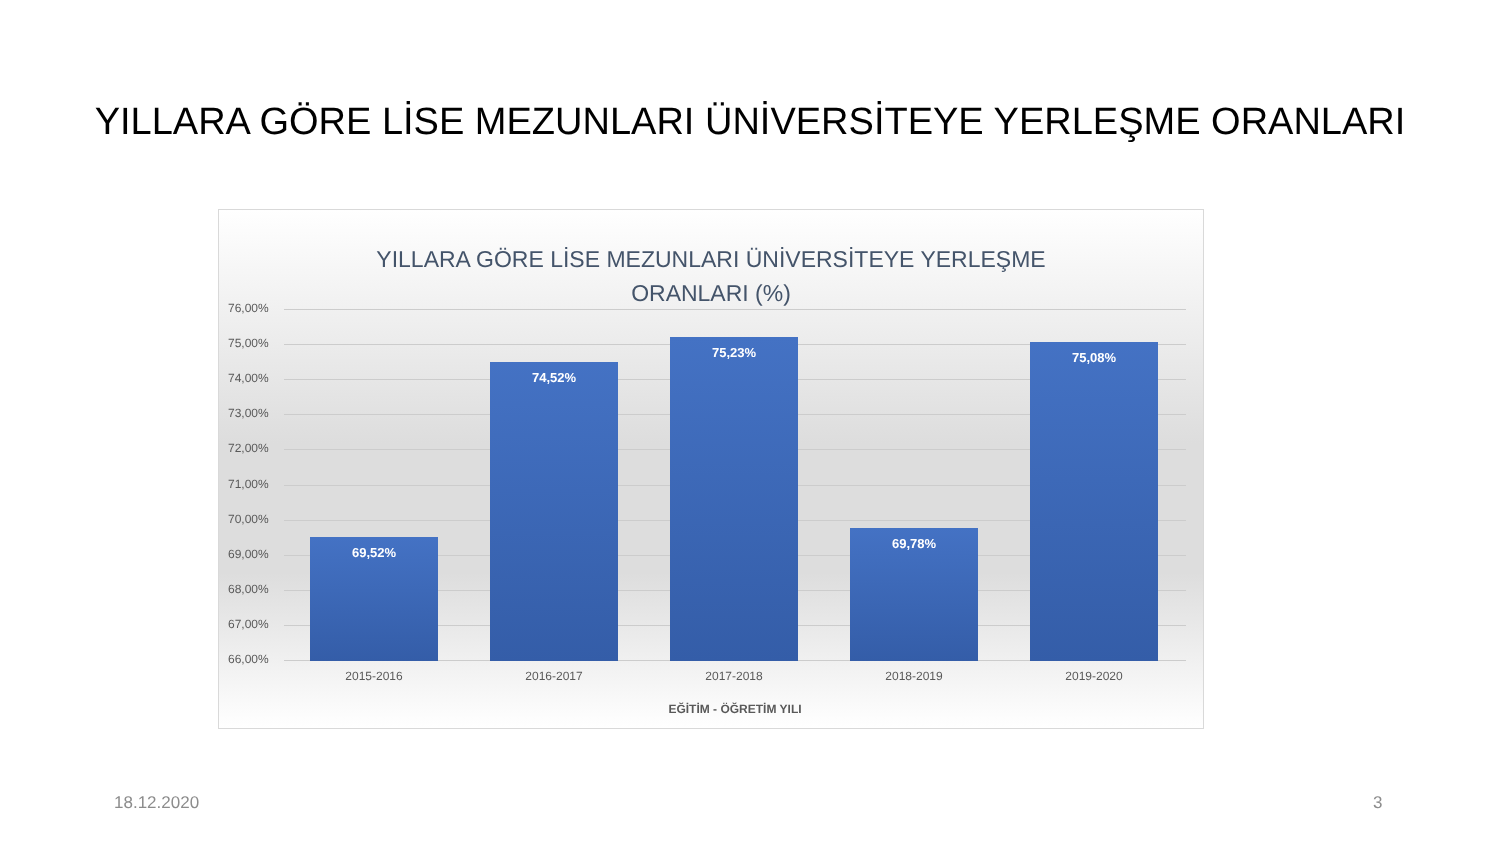YILLARA GÖRE LİSE MEZUNLARI ÜNİVERSİTEYE YERLEŞME ORANLARI
YILLARA GÖRE LİSE MEZUNLARI ÜNİVERSİTEYE YERLEŞME
ORANLARI (%)
76,00%
75,00%
74,00%
73,00%
72,00%
71,00%
70,00%
69,00%
68,00%
67,00%
66,00%
69,52% 74,52% 75,23% 69,78% 75,08%
2015-2016 2016-2017 2017-2018 2018-2019 2019-2020
EĞİTİM - ÖĞRETİM YILI
18.12.2020 3